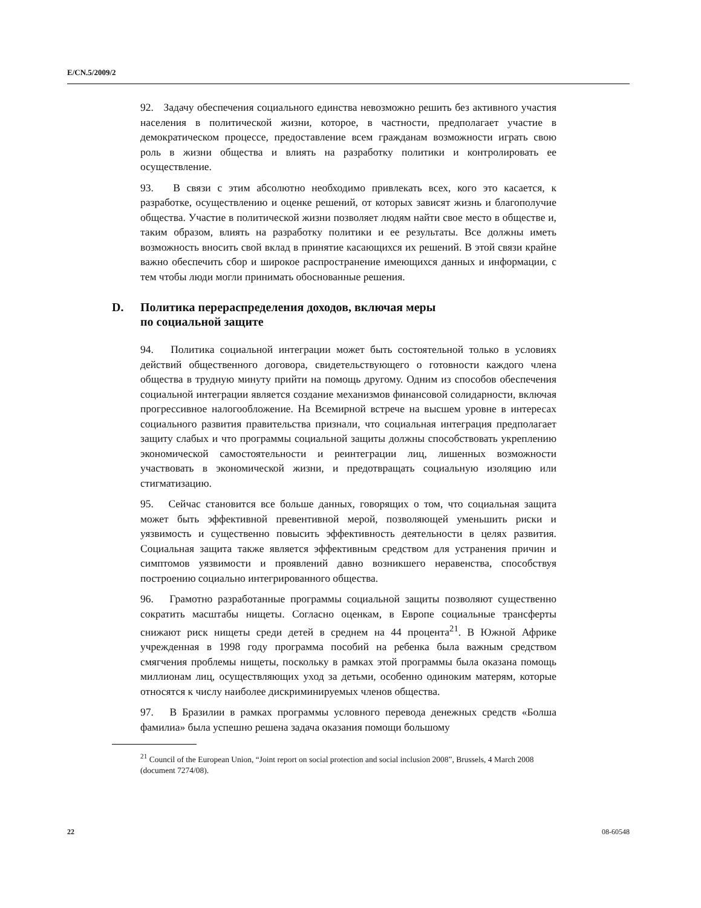E/CN.5/2009/2
92. Задачу обеспечения социального единства невозможно решить без активного участия населения в политической жизни, которое, в частности, предполагает участие в демократическом процессе, предоставление всем гражданам возможности играть свою роль в жизни общества и влиять на разработку политики и контролировать ее осуществление.
93. В связи с этим абсолютно необходимо привлекать всех, кого это касается, к разработке, осуществлению и оценке решений, от которых зависят жизнь и благополучие общества. Участие в политической жизни позволяет людям найти свое место в обществе и, таким образом, влиять на разработку политики и ее результаты. Все должны иметь возможность вносить свой вклад в принятие касающихся их решений. В этой связи крайне важно обеспечить сбор и широкое распространение имеющихся данных и информации, с тем чтобы люди могли принимать обоснованные решения.
D. Политика перераспределения доходов, включая меры
по социальной защите
94. Политика социальной интеграции может быть состоятельной только в условиях действий общественного договора, свидетельствующего о готовности каждого члена общества в трудную минуту прийти на помощь другому. Одним из способов обеспечения социальной интеграции является создание механизмов финансовой солидарности, включая прогрессивное налогообложение. На Всемирной встрече на высшем уровне в интересах социального развития правительства признали, что социальная интеграция предполагает защиту слабых и что программы социальной защиты должны способствовать укреплению экономической самостоятельности и реинтеграции лиц, лишенных возможности участвовать в экономической жизни, и предотвращать социальную изоляцию или стигматизацию.
95. Сейчас становится все больше данных, говорящих о том, что социальная защита может быть эффективной превентивной мерой, позволяющей уменьшить риски и уязвимость и существенно повысить эффективность деятельности в целях развития. Социальная защита также является эффективным средством для устранения причин и симптомов уязвимости и проявлений давно возникшего неравенства, способствуя построению социально интегрированного общества.
96. Грамотно разработанные программы социальной защиты позволяют существенно сократить масштабы нищеты. Согласно оценкам, в Европе социальные трансферты снижают риск нищеты среди детей в среднем на 44 процента<sup>21</sup>. В Южной Африке учрежденная в 1998 году программа пособий на ребенка была важным средством смягчения проблемы нищеты, поскольку в рамках этой программы была оказана помощь миллионам лиц, осуществляющих уход за детьми, особенно одиноким матерям, которые относятся к числу наиболее дискриминируемых членов общества.
97. В Бразилии в рамках программы условного перевода денежных средств «Болша фамилиа» была успешно решена задача оказания помощи большому
<sup>21</sup> Council of the European Union, “Joint report on social protection and social inclusion 2008”, Brussels, 4 March 2008 (document 7274/08).
22 08-60548